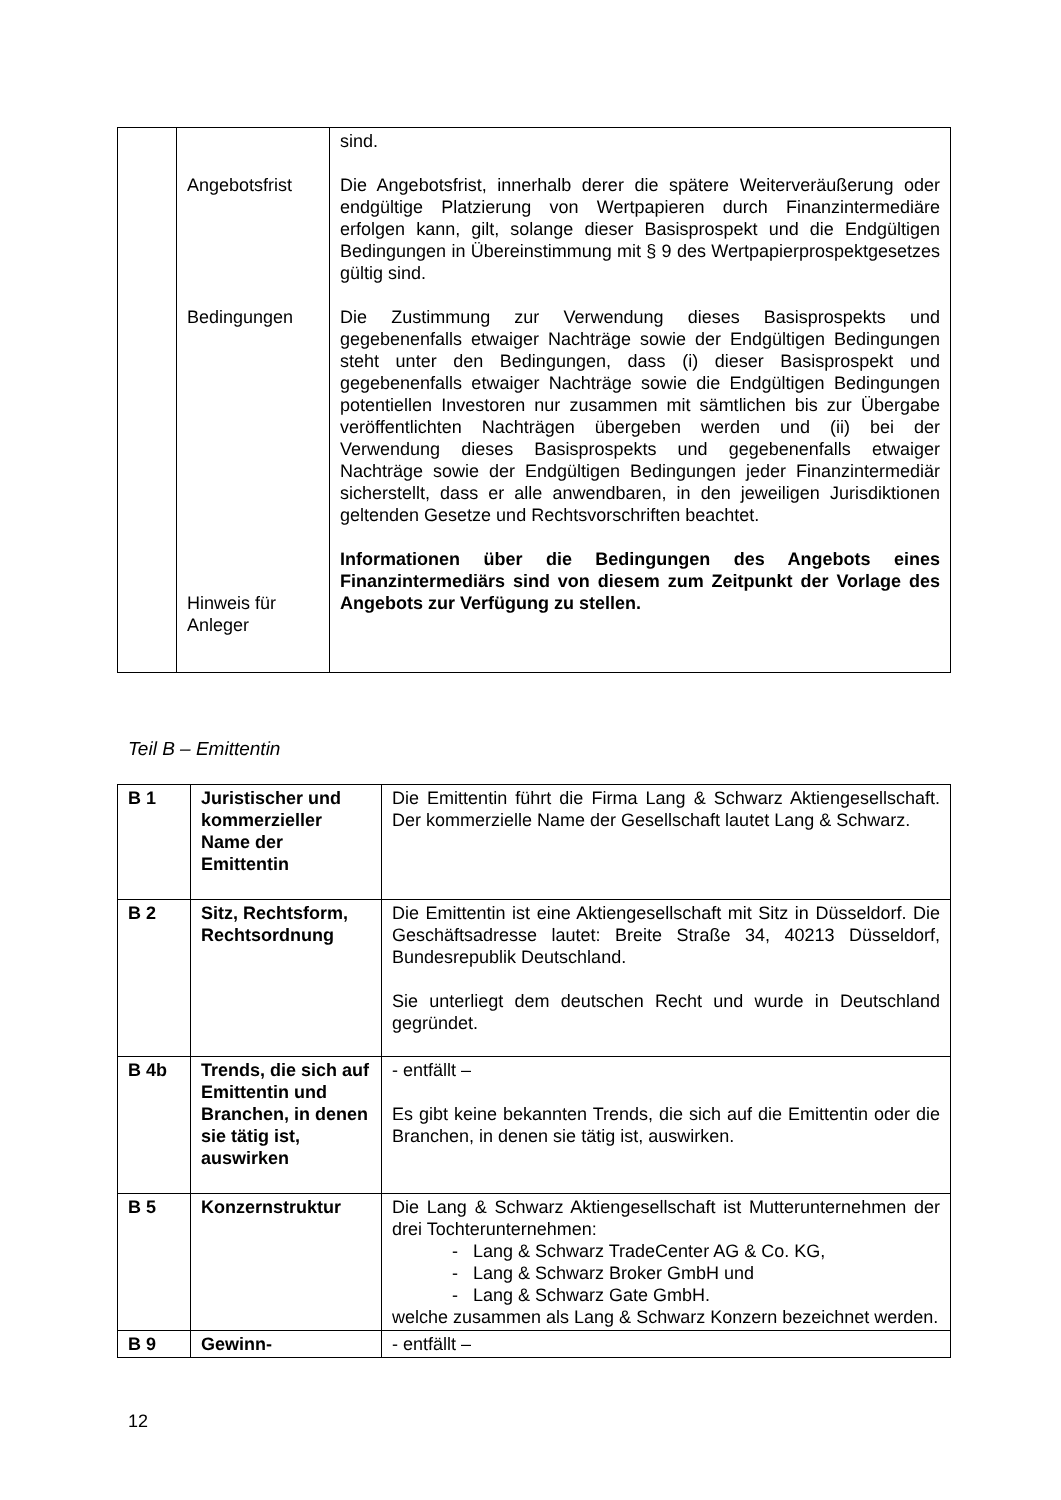| | Angebotsfrist Bedingungen Hinweis für Anleger | sind. Die Angebotsfrist, innerhalb derer die spätere Weiterveräußerung oder endgültige Platzierung von Wertpapieren durch Finanzintermediäre erfolgen kann, gilt, solange dieser Basisprospekt und die Endgültigen Bedingungen in Übereinstimmung mit § 9 des Wertpapierprospektgesetzes gültig sind. Die Zustimmung zur Verwendung dieses Basisprospekts und gegebenenfalls etwaiger Nachträge sowie der Endgültigen Bedingungen steht unter den Bedingungen, dass (i) dieser Basisprospekt und gegebenenfalls etwaiger Nachträge sowie die Endgültigen Bedingungen potentiellen Investoren nur zusammen mit sämtlichen bis zur Übergabe veröffentlichten Nachträgen übergeben werden und (ii) bei der Verwendung dieses Basisprospekts und gegebenenfalls etwaiger Nachträge sowie der Endgültigen Bedingungen jeder Finanzintermediär sicherstellt, dass er alle anwendbaren, in den jeweiligen Jurisdiktionen geltenden Gesetze und Rechtsvorschriften beachtet. Informationen über die Bedingungen des Angebots eines Finanzintermediärs sind von diesem zum Zeitpunkt der Vorlage des Angebots zur Verfügung zu stellen. |
Teil B – Emittentin
| B 1 | Juristischer und kommerzieller Name der Emittentin | Die Emittentin führt die Firma Lang & Schwarz Aktiengesellschaft. Der kommerzielle Name der Gesellschaft lautet Lang & Schwarz. |
| B 2 | Sitz, Rechtsform, Rechtsordnung | Die Emittentin ist eine Aktiengesellschaft mit Sitz in Düsseldorf. Die Geschäftsadresse lautet: Breite Straße 34, 40213 Düsseldorf, Bundesrepublik Deutschland. Sie unterliegt dem deutschen Recht und wurde in Deutschland gegründet. |
| B 4b | Trends, die sich auf Emittentin und Branchen, in denen sie tätig ist, auswirken | - entfällt – Es gibt keine bekannten Trends, die sich auf die Emittentin oder die Branchen, in denen sie tätig ist, auswirken. |
| B 5 | Konzernstruktur | Die Lang & Schwarz Aktiengesellschaft ist Mutterunternehmen der drei Tochterunternehmen: - Lang & Schwarz TradeCenter AG & Co. KG, - Lang & Schwarz Broker GmbH und - Lang & Schwarz Gate GmbH. welche zusammen als Lang & Schwarz Konzern bezeichnet werden. |
| B 9 | Gewinn- | - entfällt – |
12